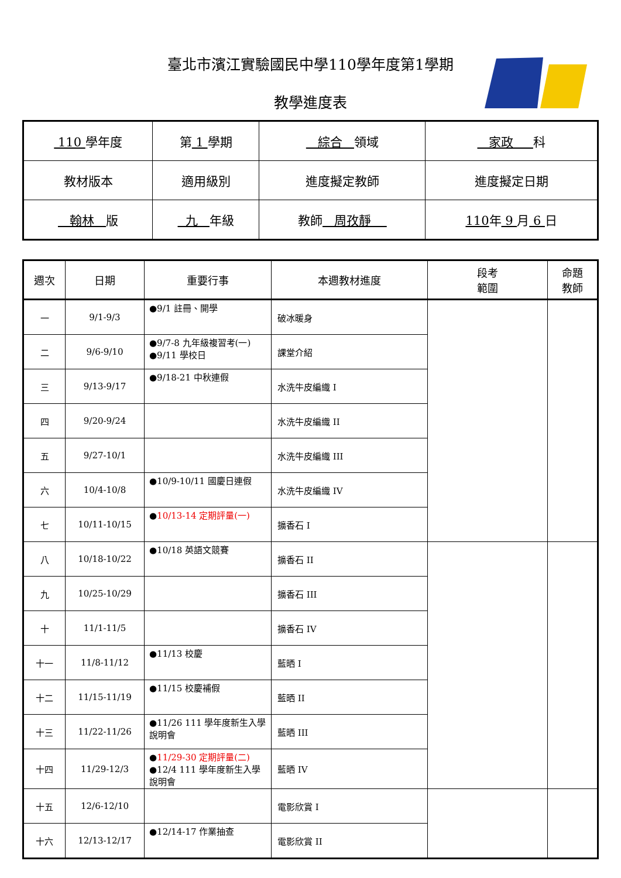臺北市濱江實驗國民中學110學年度第1學期
教學進度表
| 110 學年度 | 第 1 學期 | 綜合 領域 | 家政 科 |
| 教材版本 | 適用級別 | 進度擬定教師 | 進度擬定日期 |
| 翰林 版 | 九 年級 | 教師 周孜靜 | 110 年 9 月 6 日 |
| 週次 | 日期 | 重要行事 | 本週教材進度 | 段考 範圍 | 命題 教師 |
| --- | --- | --- | --- | --- | --- |
| 一 | 9/1-9/3 | ●9/1 註冊、開學 | 破冰暖身 | | |
| 二 | 9/6-9/10 | ●9/7-8 九年級複習考(一) ●9/11 學校日 | 課堂介紹 | | |
| 三 | 9/13-9/17 | ●9/18-21 中秋連假 | 水洗牛皮編織 I | | |
| 四 | 9/20-9/24 | | 水洗牛皮編織 II | | |
| 五 | 9/27-10/1 | | 水洗牛皮編織 III | | |
| 六 | 10/4-10/8 | ●10/9-10/11 國慶日連假 | 水洗牛皮編織 IV | | |
| 七 | 10/11-10/15 | ● 10/13-14 定期評量(一) | 擴香石 I | | |
| 八 | 10/18-10/22 | ●10/18 英語文競賽 | 擴香石 II | | |
| 九 | 10/25-10/29 | | 擴香石 III | | |
| 十 | 11/1-11/5 | | 擴香石 IV | | |
| 十一 | 11/8-11/12 | ●11/13 校慶 | 藍晒 I | | |
| 十二 | 11/15-11/19 | ●11/15 校慶補假 | 藍晒 II | | |
| 十三 | 11/22-11/26 | ●11/26 111 學年度新生入學說明會 | 藍晒 III | | |
| 十四 | 11/29-12/3 | ● 11/29-30 定期評量(二) ●12/4 111 學年度新生入學說明會 | 藍晒 IV | | |
| 十五 | 12/6-12/10 | | 電影欣賞 I | | |
| 十六 | 12/13-12/17 | ●12/14-17 作業抽查 | 電影欣賞 II | | |